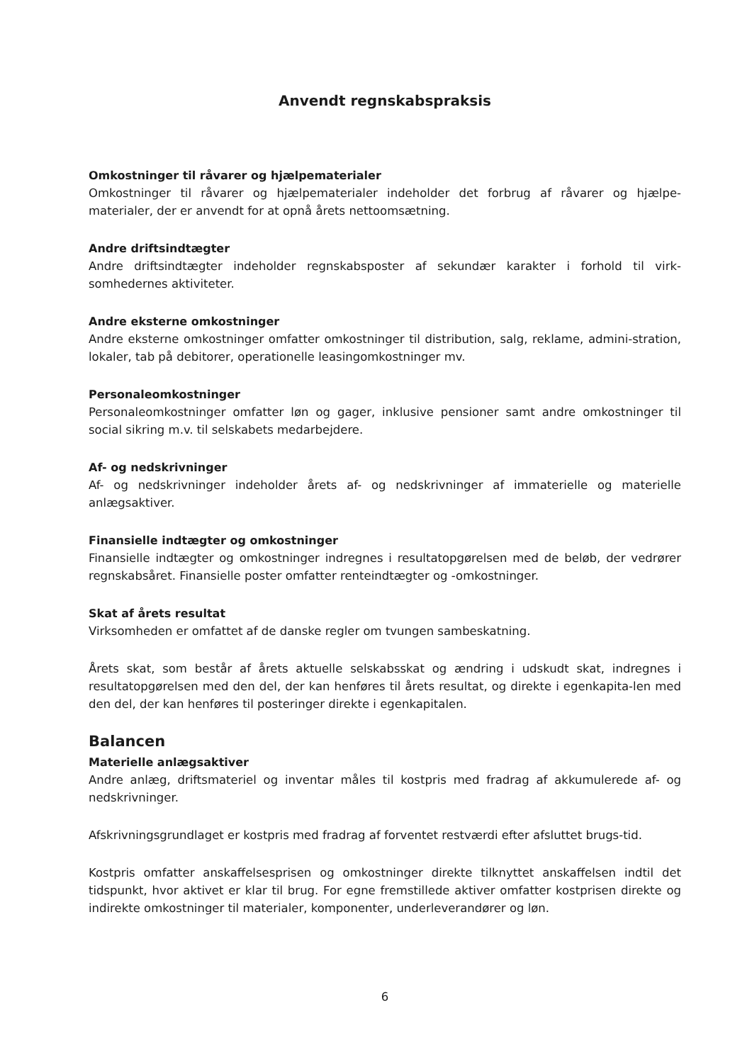Anvendt regnskabspraksis
Omkostninger til råvarer og hjælpematerialer
Omkostninger til råvarer og hjælpematerialer indeholder det forbrug af råvarer og hjælpe-materialer, der er anvendt for at opnå årets nettoomsætning.
Andre driftsindtægter
Andre driftsindtægter indeholder regnskabsposter af sekundær karakter i forhold til virk-somhedernes aktiviteter.
Andre eksterne omkostninger
Andre eksterne omkostninger omfatter omkostninger til distribution, salg, reklame, admini-stration, lokaler, tab på debitorer, operationelle leasingomkostninger mv.
Personaleomkostninger
Personaleomkostninger omfatter løn og gager, inklusive pensioner samt andre omkostninger til social sikring m.v. til selskabets medarbejdere.
Af- og nedskrivninger
Af- og nedskrivninger indeholder årets af- og nedskrivninger af immaterielle og materielle anlægsaktiver.
Finansielle indtægter og omkostninger
Finansielle indtægter og omkostninger indregnes i resultatopgørelsen med de beløb, der vedrører regnskabsåret. Finansielle poster omfatter renteindtægter og -omkostninger.
Skat af årets resultat
Virksomheden er omfattet af de danske regler om tvungen sambeskatning.
Årets skat, som består af årets aktuelle selskabsskat og ændring i udskudt skat, indregnes i resultatopgørelsen med den del, der kan henføres til årets resultat, og direkte i egenkapita-len med den del, der kan henføres til posteringer direkte i egenkapitalen.
Balancen
Materielle anlægsaktiver
Andre anlæg, driftsmateriel og inventar måles til kostpris med fradrag af akkumulerede af- og nedskrivninger.
Afskrivningsgrundlaget er kostpris med fradrag af forventet restværdi efter afsluttet brugs-tid.
Kostpris omfatter anskaffelsesprisen og omkostninger direkte tilknyttet anskaffelsen indtil det tidspunkt, hvor aktivet er klar til brug. For egne fremstillede aktiver omfatter kostprisen direkte og indirekte omkostninger til materialer, komponenter, underleverandører og løn.
6